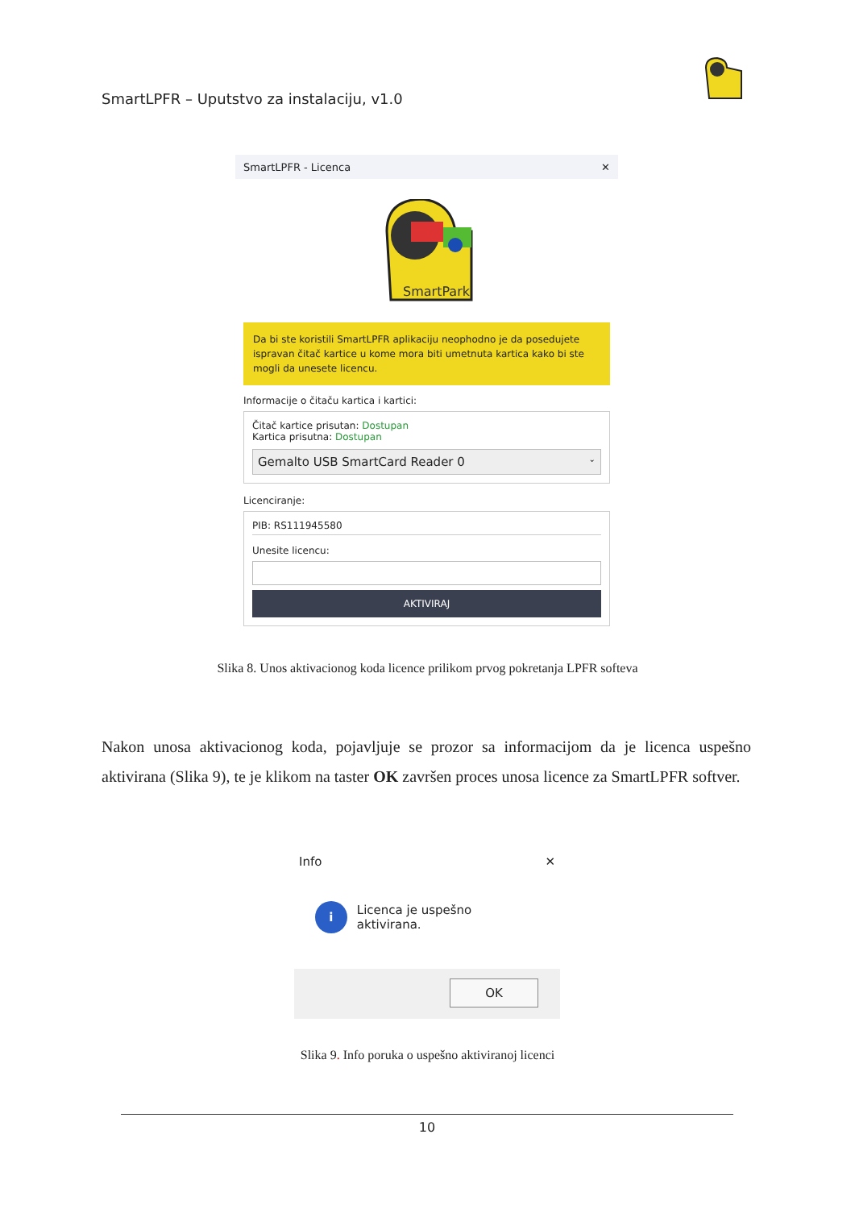SmartLPFR – Uputstvo za instalaciju, v1.0
SmartLPFR - Licenca ✕
SmartPark
Da bi ste koristili SmartLPFR aplikaciju neophodno je da posedujete ispravan čitač kartice u kome mora biti umetnuta kartica kako bi ste mogli da unesete licencu.
Informacije o čitaču kartica i kartici:
Čitač kartice prisutan: Dostupan
Kartica prisutna: Dostupan
Gemalto USB SmartCard Reader 0 ⌄
Licenciranje:
PIB: RS111945580
Unesite licencu:
AKTIVIRAJ
Slika 8. Unos aktivacionog koda licence prilikom prvog pokretanja LPFR softeva
Nakon unosa aktivacionog koda, pojavljuje se prozor sa informacijom da je licenca uspešno aktivirana (Slika 9), te je klikom na taster OK završen proces unosa licence za SmartLPFR softver.
Info ✕
i Licenca je uspešno aktivirana.
OK
Slika 9. Info poruka o uspešno aktiviranoj licenci
10